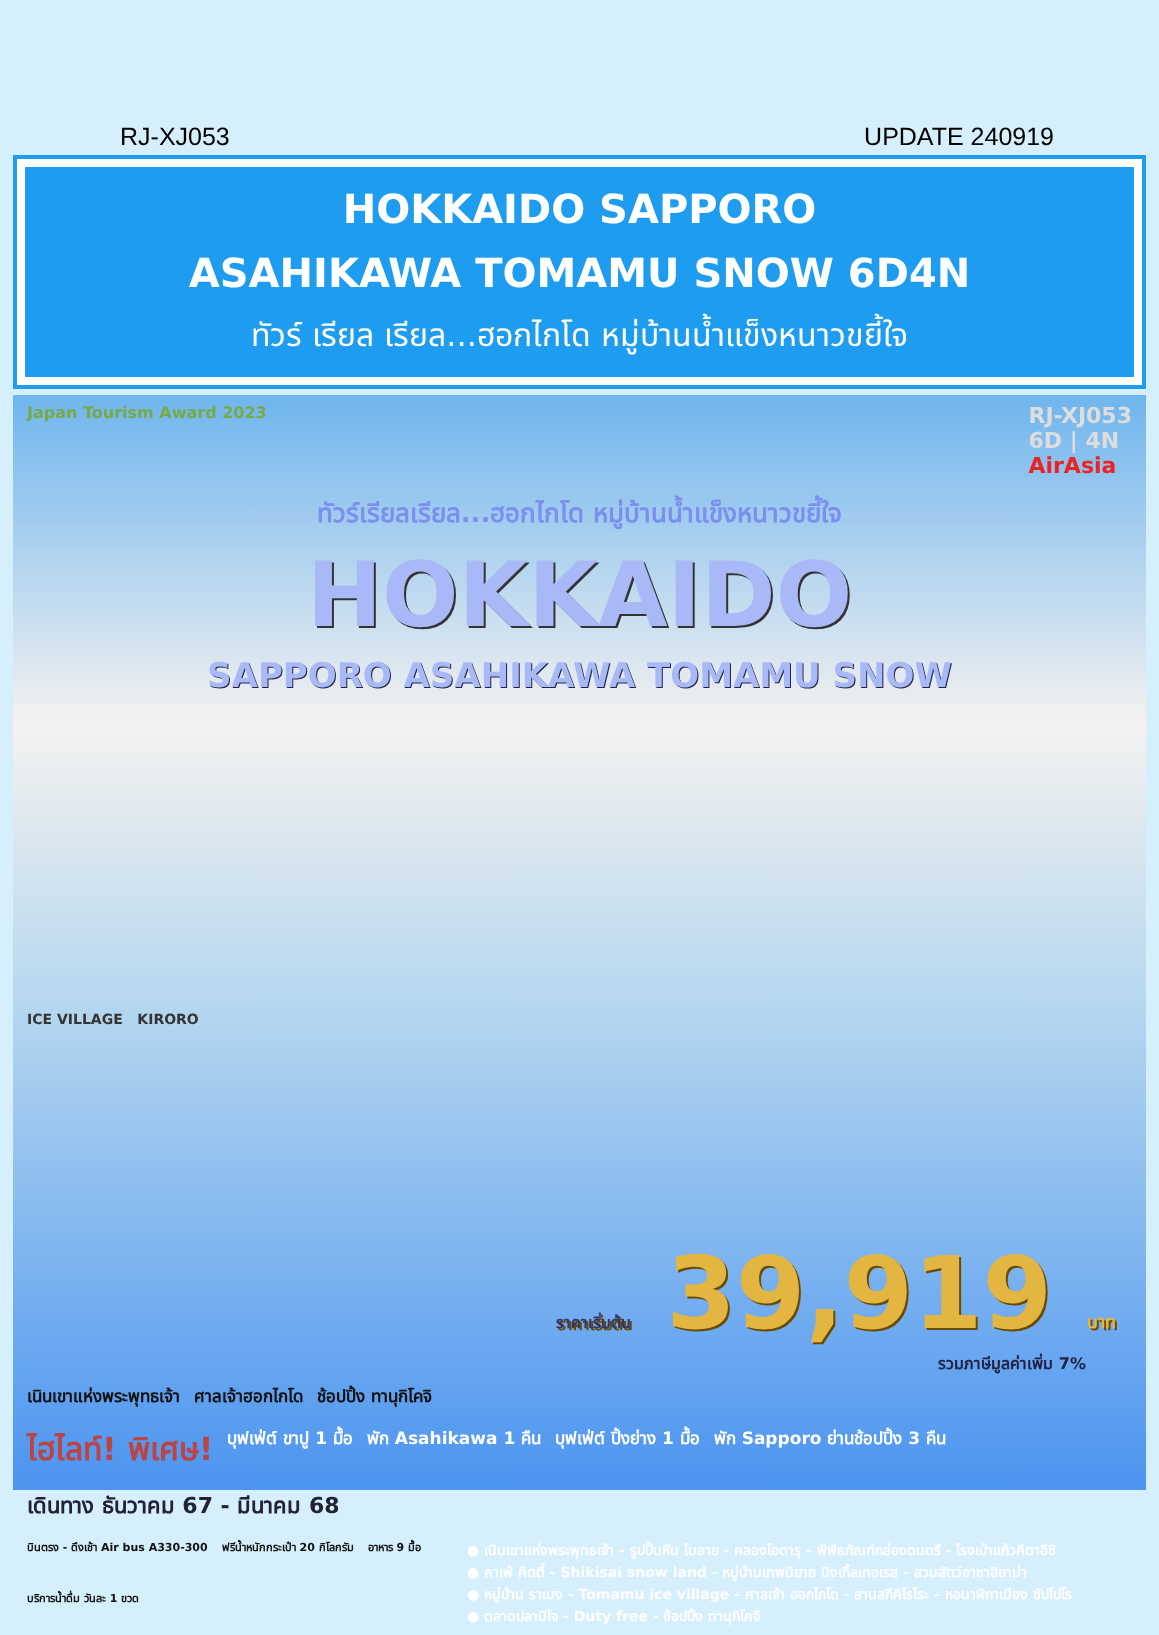RJ-XJ053 UPDATE 240919
HOKKAIDO SAPPORO
ASAHIKAWA TOMAMU SNOW 6D4N
ทัวร์ เรียล เรียล...ฮอกไกโด หมู่บ้านน้ำแข็งหนาวขยี้ใจ
Japan Tourism Award 2023 RJ-XJ053
6D | 4N
AirAsia
ทัวร์เรียลเรียล...ฮอกไกโด หมู่บ้านน้ำแข็งหนาวขยี้ใจ
HOKKAIDO
SAPPORO ASAHIKAWA TOMAMU SNOW
ICE VILLAGE KIRORO
ราคาเริ่มต้น 39,919 บาท
รวมภาษีมูลค่าเพิ่ม 7%
เนินเขาแห่งพระพุทธเจ้า ศาลเจ้าฮอกไกโด ช้อปปิ้ง ทานุกิโคจิ
ไฮไลท์! พิเศษ! บุฟเฟ่ต์ ขาปู 1 มื้อ พัก Asahikawa 1 คืน บุฟเฟ่ต์ ปิ้งย่าง 1 มื้อ พัก Sapporo ย่านช้อปปิ้ง 3 คืน
เดินทาง ธันวาคม 67 - มีนาคม 68
บินตรง - ดึงเช้า Air bus A330-300 ฟรีน้ำหนักกระเป๋า 20 กิโลกรัม อาหาร 9 มื้อ บริการน้ำดื่ม วันละ 1 ขวด
● เนินเขาแห่งพระพุทธเจ้า - รูปปั้นหิน โมอาย - คลองโอตารุ - พิพิธภัณฑ์กล่องดนตรี - โรงเป่าแก้วคิตาอิชิ
● คาเฟ่ คิตตี้ - Shikisai snow land - หมู่บ้านเทพนิยาย นิงเกิ้ลเทอเรส - สวนสัตว์อาซาฮิยาม่า
● หมู่บ้าน ราเมง - Tomamu ice village - ศาลเจ้า ฮอกไกโด - ลานสกีคิโรโระ - หอนาฬิกาเมือง ซัปโปโร
● ตลาดปลานิโจ - Duty free - ช้อปปิ้ง ทานุกิโคจิ